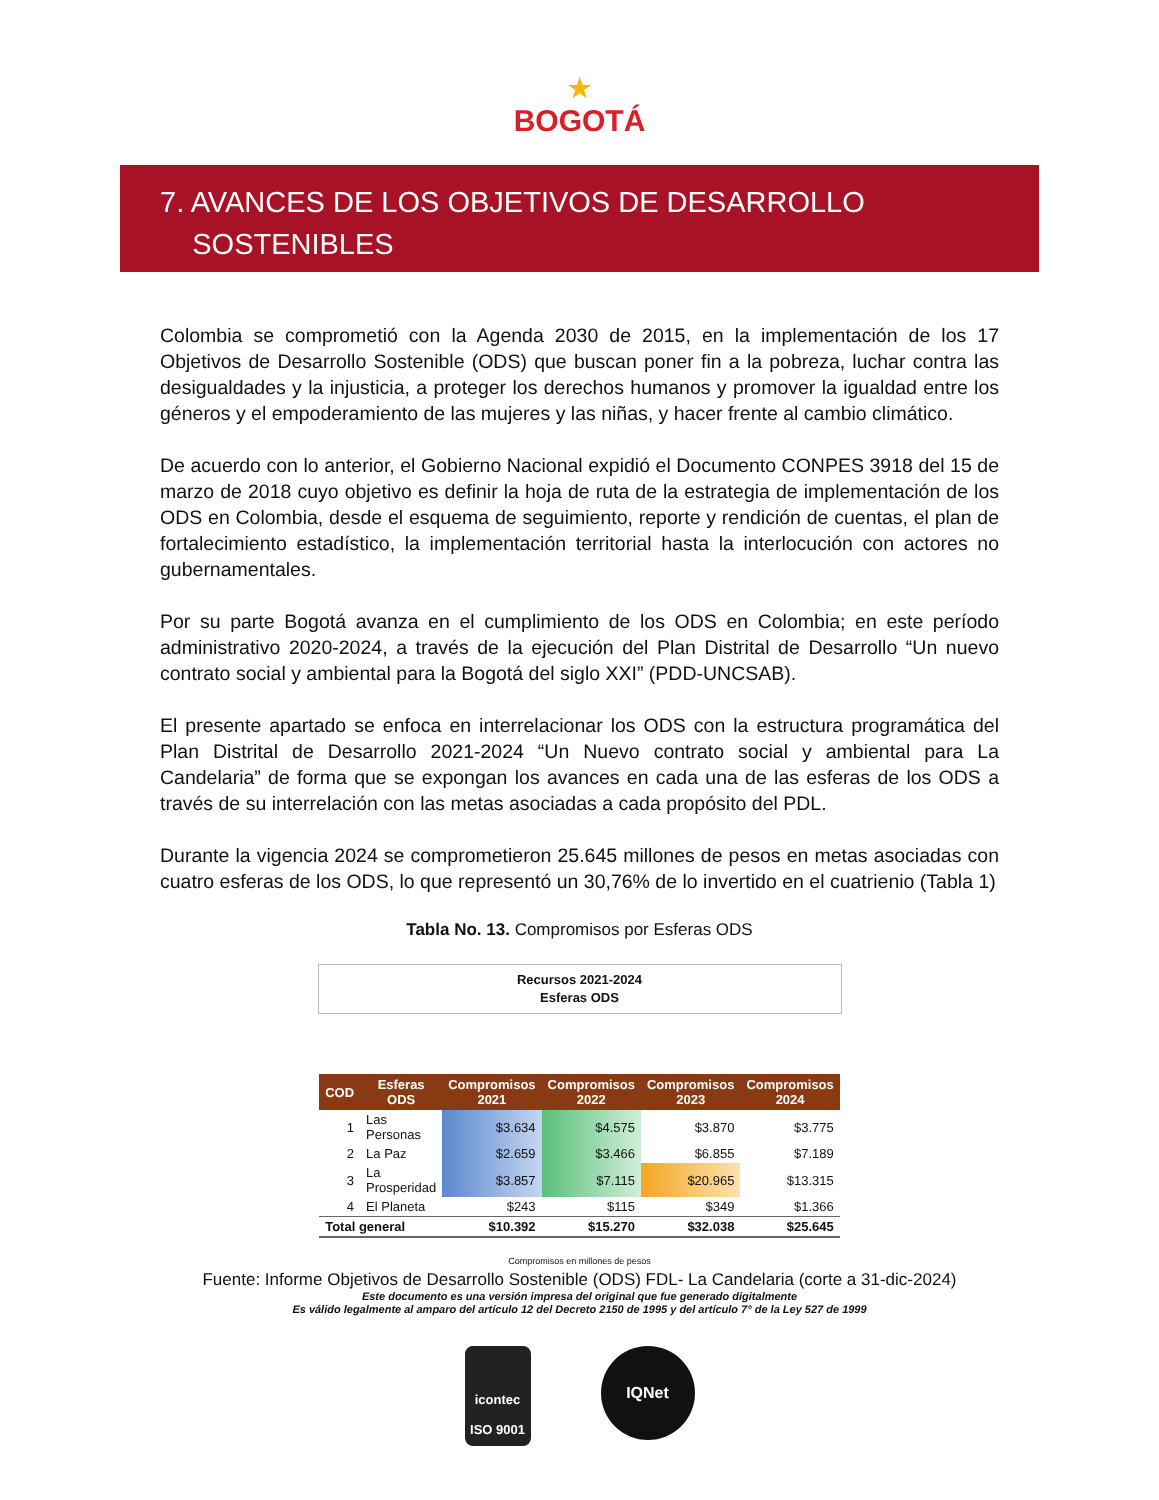★
BOGOTÁ
7. AVANCES DE LOS OBJETIVOS DE DESARROLLO
SOSTENIBLES
Colombia se comprometió con la Agenda 2030 de 2015, en la implementación de los 17 Objetivos de Desarrollo Sostenible (ODS) que buscan poner fin a la pobreza, luchar contra las desigualdades y la injusticia, a proteger los derechos humanos y promover la igualdad entre los géneros y el empoderamiento de las mujeres y las niñas, y hacer frente al cambio climático.
De acuerdo con lo anterior, el Gobierno Nacional expidió el Documento CONPES 3918 del 15 de marzo de 2018 cuyo objetivo es definir la hoja de ruta de la estrategia de implementación de los ODS en Colombia, desde el esquema de seguimiento, reporte y rendición de cuentas, el plan de fortalecimiento estadístico, la implementación territorial hasta la interlocución con actores no gubernamentales.
Por su parte Bogotá avanza en el cumplimiento de los ODS en Colombia; en este período administrativo 2020-2024, a través de la ejecución del Plan Distrital de Desarrollo “Un nuevo contrato social y ambiental para la Bogotá del siglo XXI” (PDD-UNCSAB).
El presente apartado se enfoca en interrelacionar los ODS con la estructura programática del Plan Distrital de Desarrollo 2021-2024 “Un Nuevo contrato social y ambiental para La Candelaria” de forma que se expongan los avances en cada una de las esferas de los ODS a través de su interrelación con las metas asociadas a cada propósito del PDL.
Durante la vigencia 2024 se comprometieron 25.645 millones de pesos en metas asociadas con cuatro esferas de los ODS, lo que representó un 30,76% de lo invertido en el cuatrienio (Tabla 1)
Tabla No. 13. Compromisos por Esferas ODS
Recursos 2021-2024
Esferas ODS
| COD | Esferas ODS | Compromisos 2021 | Compromisos 2022 | Compromisos 2023 | Compromisos 2024 |
| --- | --- | --- | --- | --- | --- |
| 1 | Las Personas | $3.634 | $4.575 | $3.870 | $3.775 |
| 2 | La Paz | $2.659 | $3.466 | $6.855 | $7.189 |
| 3 | La Prosperidad | $3.857 | $7.115 | $20.965 | $13.315 |
| 4 | El Planeta | $243 | $115 | $349 | $1.366 |
| Total general | | $10.392 | $15.270 | $32.038 | $25.645 |
Compromisos en millones de pesos
Fuente: Informe Objetivos de Desarrollo Sostenible (ODS) FDL- La Candelaria (corte a 31-dic-2024)
Este documento es una versión impresa del original que fue generado digitalmente
Es válido legalmente al amparo del artículo 12 del Decreto 2150 de 1995 y del artículo 7° de la Ley 527 de 1999
icontec
ISO 9001
IQNet